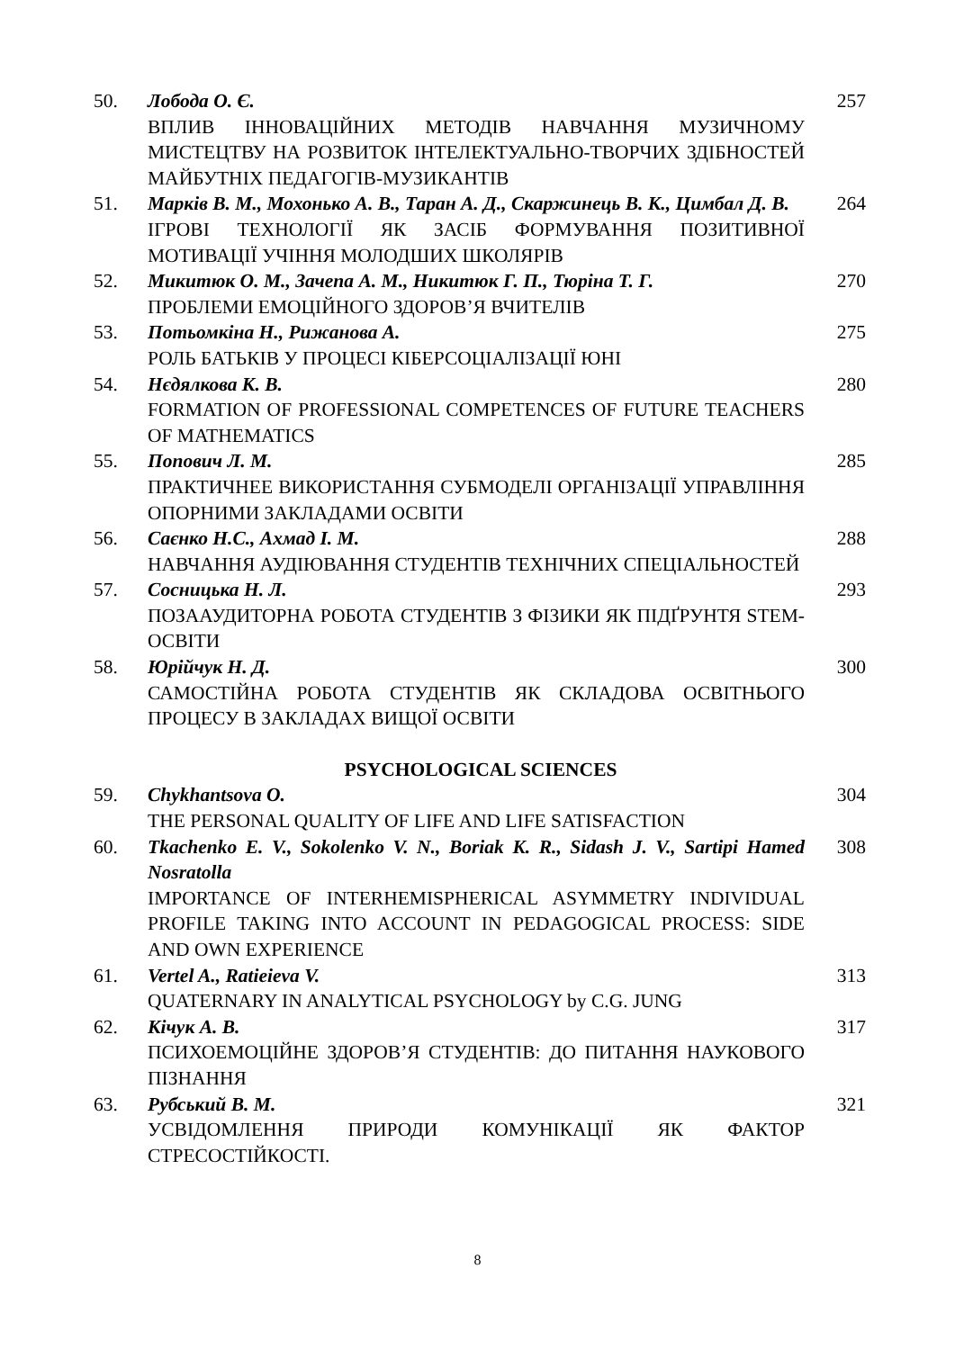| 50. | Лобода О. Є. ВПЛИВ ІННОВАЦІЙНИХ МЕТОДІВ НАВЧАННЯ МУЗИЧНОМУ МИСТЕЦТВУ НА РОЗВИТОК ІНТЕЛЕКТУАЛЬНО-ТВОРЧИХ ЗДІБНОСТЕЙ МАЙБУТНІХ ПЕДАГОГІВ-МУЗИКАНТІВ | 257 |
| 51. | Марків В. М., Мохонько А. В., Таран А. Д., Скаржинець В. К., Цимбал Д. В. ІГРОВІ ТЕХНОЛОГІЇ ЯК ЗАСІБ ФОРМУВАННЯ ПОЗИТИВНОЇ МОТИВАЦІЇ УЧІННЯ МОЛОДШИХ ШКОЛЯРІВ | 264 |
| 52. | Микитюк О. М., Зачепа А. М., Никитюк Г. П., Тюріна Т. Г. ПРОБЛЕМИ ЕМОЦІЙНОГО ЗДОРОВ’Я ВЧИТЕЛІВ | 270 |
| 53. | Потьомкіна Н., Рижанова А. РОЛЬ БАТЬКІВ У ПРОЦЕСІ КІБЕРСОЦІАЛІЗАЦІЇ ЮНІ | 275 |
| 54. | Нєдялкова К. В. FORMATION OF PROFESSIONAL COMPETENCES OF FUTURE TEACHERS OF MATHEMATICS | 280 |
| 55. | Попович Л. М. ПРАКТИЧНЕЕ ВИКОРИСТАННЯ СУБМОДЕЛІ ОРГАНІЗАЦІЇ УПРАВЛІННЯ ОПОРНИМИ ЗАКЛАДАМИ ОСВІТИ | 285 |
| 56. | Саєнко Н.С., Ахмад І. М. НАВЧАННЯ АУДІЮВАННЯ СТУДЕНТІВ ТЕХНІЧНИХ СПЕЦІАЛЬНОСТЕЙ | 288 |
| 57. | Сосницька Н. Л. ПОЗААУДИТОРНА РОБОТА СТУДЕНТІВ З ФІЗИКИ ЯК ПІДҐРУНТЯ STEM-ОСВІТИ | 293 |
| 58. | Юрійчук Н. Д. САМОСТІЙНА РОБОТА СТУДЕНТІВ ЯК СКЛАДОВА ОСВІТНЬОГО ПРОЦЕСУ В ЗАКЛАДАХ ВИЩОЇ ОСВІТИ | 300 |
| PSYCHOLOGICAL SCIENCES | | |
| 59. | Chykhantsova O. THE PERSONAL QUALITY OF LIFE AND LIFE SATISFACTION | 304 |
| 60. | Tkachenko E. V., Sokolenko V. N., Boriak K. R., Sidash J. V., Sartipi Hamed Nosratolla IMPORTANCE OF INTERHEMISPHERICAL ASYMMETRY INDIVIDUAL PROFILE TAKING INTO ACCOUNT IN PEDAGOGICAL PROCESS: SIDE AND OWN EXPERIENCE | 308 |
| 61. | Vertel A., Ratieieva V. QUATERNARY IN ANALYTICAL PSYCHOLOGY by C.G. JUNG | 313 |
| 62. | Кічук А. В. ПСИХОЕМОЦІЙНЕ ЗДОРОВ’Я СТУДЕНТІВ: ДО ПИТАННЯ НАУКОВОГО ПІЗНАННЯ | 317 |
| 63. | Рубський В. М. УСВІДОМЛЕННЯ ПРИРОДИ КОМУНІКАЦІЇ ЯК ФАКТОР СТРЕСОСТІЙКОСТІ. | 321 |
8